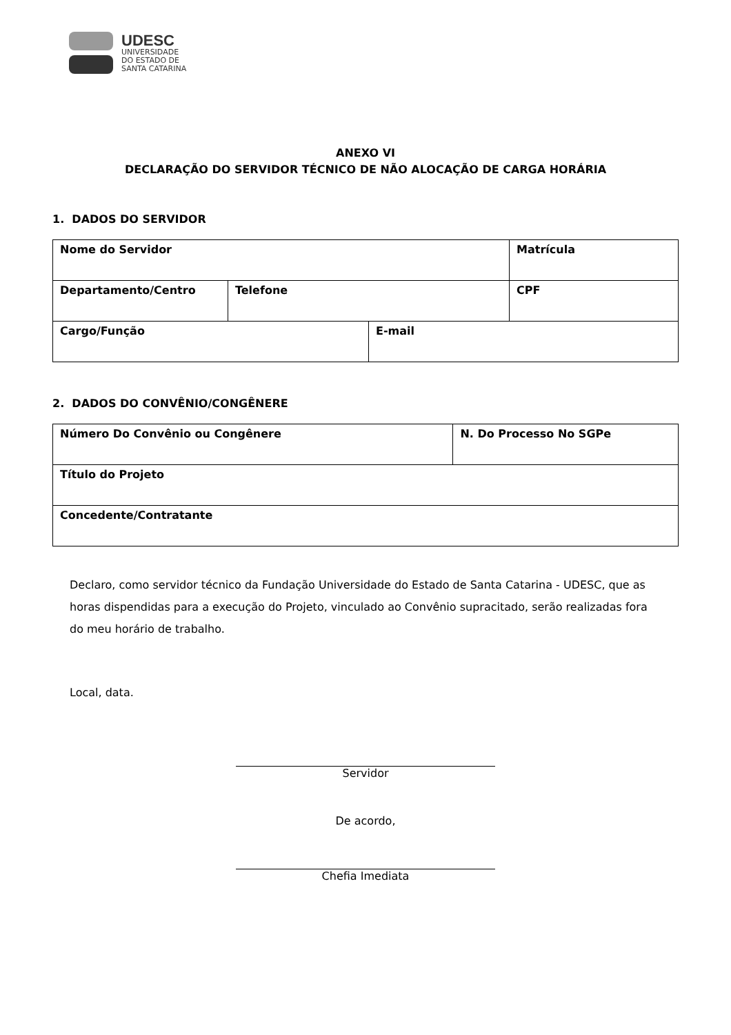UDESC
UNIVERSIDADE
DO ESTADO DE
SANTA CATARINA
ANEXO VI
DECLARAÇÃO DO SERVIDOR TÉCNICO DE NÃO ALOCAÇÃO DE CARGA HORÁRIA
1. DADOS DO SERVIDOR
| Nome do Servidor | | | | Matrícula |
| Departamento/Centro | Telefone | | CPF | |
| Cargo/Função | | E-mail | | |
2. DADOS DO CONVÊNIO/CONGÊNERE
| Número Do Convênio ou Congênere | N. Do Processo No SGPe |
| Título do Projeto | |
| Concedente/Contratante | |
Declaro, como servidor técnico da Fundação Universidade do Estado de Santa Catarina - UDESC, que as horas dispendidas para a execução do Projeto, vinculado ao Convênio supracitado, serão realizadas fora do meu horário de trabalho.
Local, data.
Servidor
De acordo,
Chefia Imediata